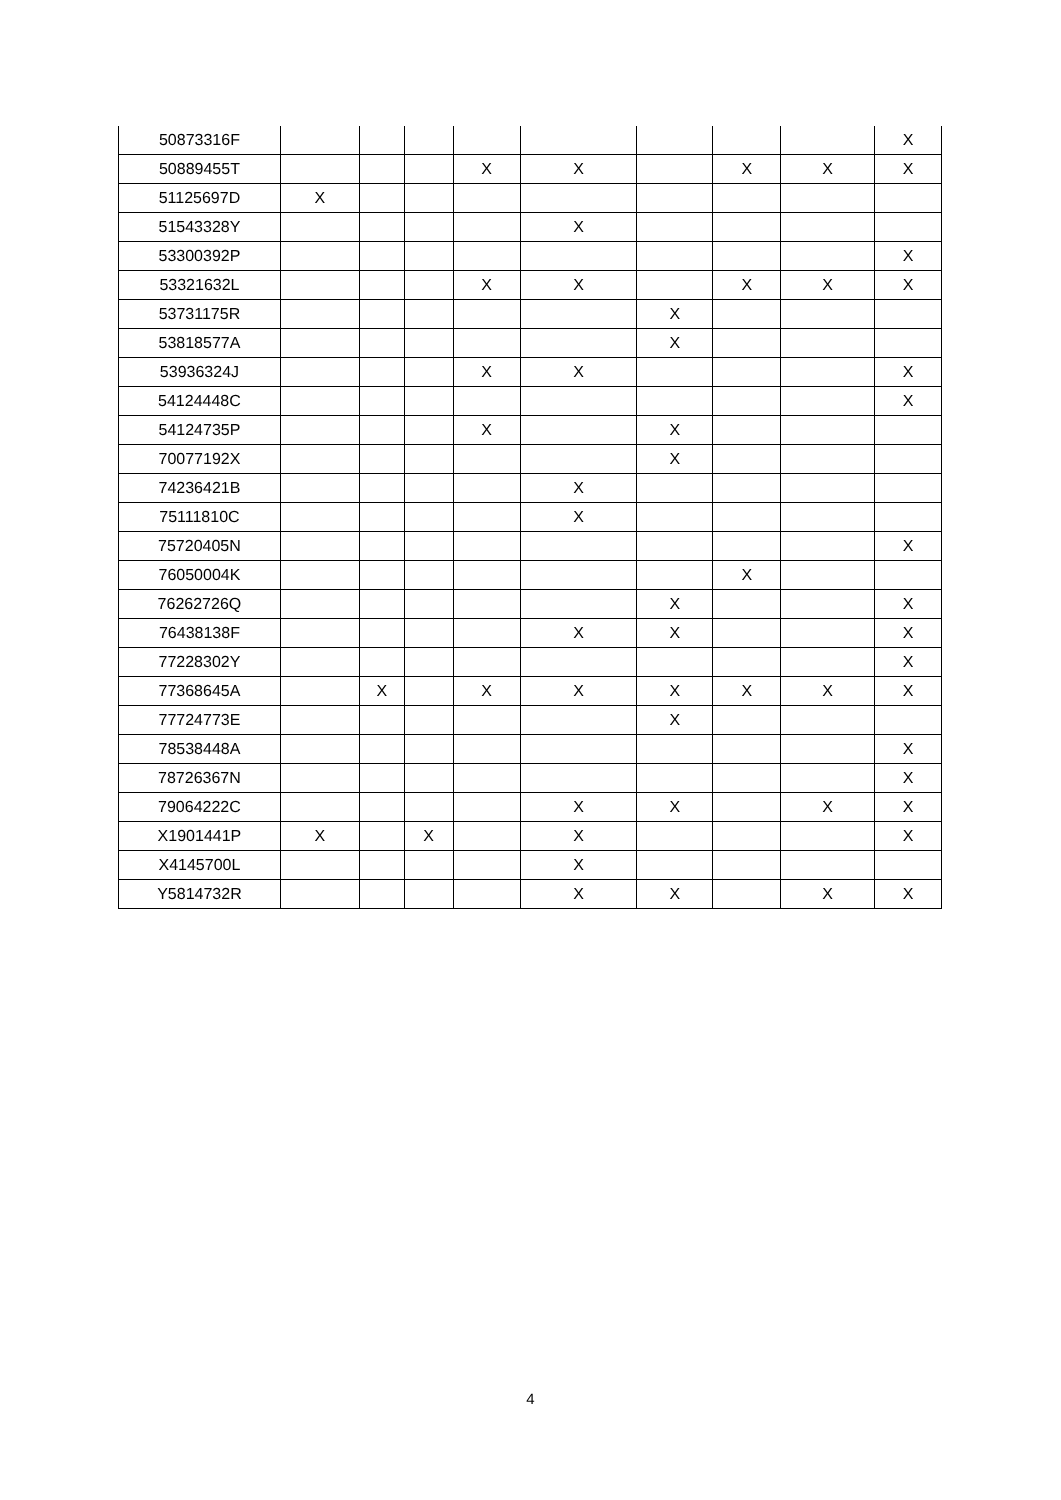| 50873316F | | | | | | | | | X |
| 50889455T | | | | X | X | | X | X | X |
| 51125697D | X | | | | | | | | |
| 51543328Y | | | | | X | | | | |
| 53300392P | | | | | | | | | X |
| 53321632L | | | | X | X | | X | X | X |
| 53731175R | | | | | | X | | | |
| 53818577A | | | | | | X | | | |
| 53936324J | | | | X | X | | | | X |
| 54124448C | | | | | | | | | X |
| 54124735P | | | | X | | X | | | |
| 70077192X | | | | | | X | | | |
| 74236421B | | | | | X | | | | |
| 75111810C | | | | | X | | | | |
| 75720405N | | | | | | | | | X |
| 76050004K | | | | | | | X | | |
| 76262726Q | | | | | | X | | | X |
| 76438138F | | | | | X | X | | | X |
| 77228302Y | | | | | | | | | X |
| 77368645A | | X | | X | X | X | X | X | X |
| 77724773E | | | | | | X | | | |
| 78538448A | | | | | | | | | X |
| 78726367N | | | | | | | | | X |
| 79064222C | | | | | X | X | | X | X |
| X1901441P | X | | X | | X | | | | X |
| X4145700L | | | | | X | | | | |
| Y5814732R | | | | | X | X | | X | X |
4